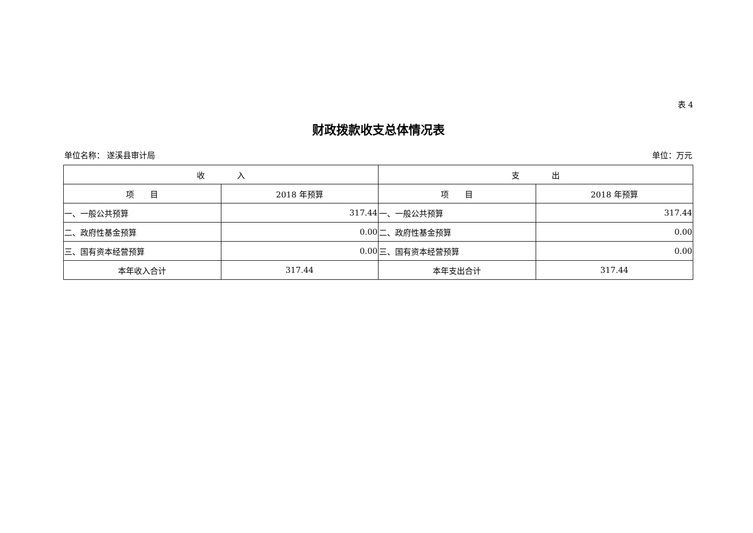表 4
财政拨款收支总体情况表
单位名称： 遂溪县审计局 单位：万元
| 收 入 | | 支 出 | |
| --- | --- | --- | --- |
| 项 目 | 2018 年预算 | 项 目 | 2018 年预算 |
| 一、一般公共预算 | 317.44 | 一、一般公共预算 | 317.44 |
| 二、政府性基金预算 | 0.00 | 二、政府性基金预算 | 0.00 |
| 三、国有资本经营预算 | 0.00 | 三、国有资本经营预算 | 0.00 |
| 本年收入合计 | 317.44 | 本年支出合计 | 317.44 |